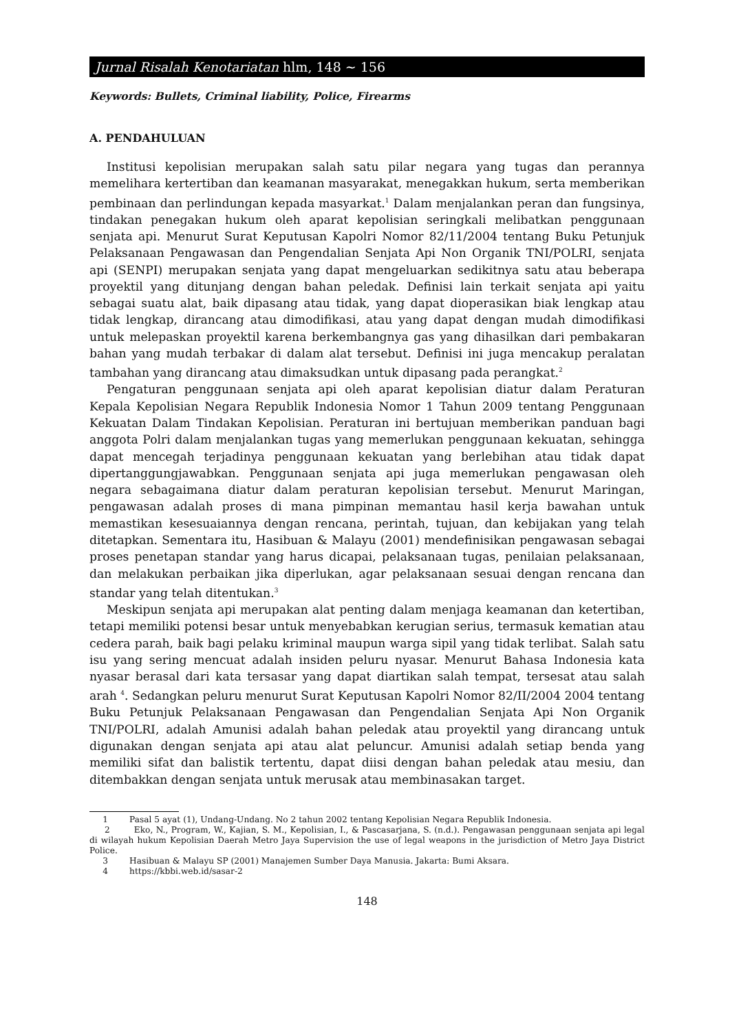Jurnal Risalah Kenotariatan hlm, 148 ~ 156
Keywords: Bullets, Criminal liability, Police, Firearms
A. PENDAHULUAN
Institusi kepolisian merupakan salah satu pilar negara yang tugas dan perannya memelihara kertertiban dan keamanan masyarakat, menegakkan hukum, serta memberikan pembinaan dan perlindungan kepada masyarkat.<sup>1</sup> Dalam menjalankan peran dan fungsinya, tindakan penegakan hukum oleh aparat kepolisian seringkali melibatkan penggunaan senjata api. Menurut Surat Keputusan Kapolri Nomor 82/11/2004 tentang Buku Petunjuk Pelaksanaan Pengawasan dan Pengendalian Senjata Api Non Organik TNI/POLRI, senjata api (SENPI) merupakan senjata yang dapat mengeluarkan sedikitnya satu atau beberapa proyektil yang ditunjang dengan bahan peledak. Definisi lain terkait senjata api yaitu sebagai suatu alat, baik dipasang atau tidak, yang dapat dioperasikan biak lengkap atau tidak lengkap, dirancang atau dimodifikasi, atau yang dapat dengan mudah dimodifikasi untuk melepaskan proyektil karena berkembangnya gas yang dihasilkan dari pembakaran bahan yang mudah terbakar di dalam alat tersebut. Definisi ini juga mencakup peralatan tambahan yang dirancang atau dimaksudkan untuk dipasang pada perangkat.<sup>2</sup>
Pengaturan penggunaan senjata api oleh aparat kepolisian diatur dalam Peraturan Kepala Kepolisian Negara Republik Indonesia Nomor 1 Tahun 2009 tentang Penggunaan Kekuatan Dalam Tindakan Kepolisian. Peraturan ini bertujuan memberikan panduan bagi anggota Polri dalam menjalankan tugas yang memerlukan penggunaan kekuatan, sehingga dapat mencegah terjadinya penggunaan kekuatan yang berlebihan atau tidak dapat dipertanggungjawabkan. Penggunaan senjata api juga memerlukan pengawasan oleh negara sebagaimana diatur dalam peraturan kepolisian tersebut. Menurut Maringan, pengawasan adalah proses di mana pimpinan memantau hasil kerja bawahan untuk memastikan kesesuaiannya dengan rencana, perintah, tujuan, dan kebijakan yang telah ditetapkan. Sementara itu, Hasibuan & Malayu (2001) mendefinisikan pengawasan sebagai proses penetapan standar yang harus dicapai, pelaksanaan tugas, penilaian pelaksanaan, dan melakukan perbaikan jika diperlukan, agar pelaksanaan sesuai dengan rencana dan standar yang telah ditentukan.<sup>3</sup>
Meskipun senjata api merupakan alat penting dalam menjaga keamanan dan ketertiban, tetapi memiliki potensi besar untuk menyebabkan kerugian serius, termasuk kematian atau cedera parah, baik bagi pelaku kriminal maupun warga sipil yang tidak terlibat. Salah satu isu yang sering mencuat adalah insiden peluru nyasar. Menurut Bahasa Indonesia kata nyasar berasal dari kata tersasar yang dapat diartikan salah tempat, tersesat atau salah arah <sup>4</sup>. Sedangkan peluru menurut Surat Keputusan Kapolri Nomor 82/II/2004 2004 tentang Buku Petunjuk Pelaksanaan Pengawasan dan Pengendalian Senjata Api Non Organik TNI/POLRI, adalah Amunisi adalah bahan peledak atau proyektil yang dirancang untuk digunakan dengan senjata api atau alat peluncur. Amunisi adalah setiap benda yang memiliki sifat dan balistik tertentu, dapat diisi dengan bahan peledak atau mesiu, dan ditembakkan dengan senjata untuk merusak atau membinasakan target.
1 Pasal 5 ayat (1), Undang-Undang. No 2 tahun 2002 tentang Kepolisian Negara Republik Indonesia.
2 Eko, N., Program, W., Kajian, S. M., Kepolisian, I., & Pascasarjana, S. (n.d.). Pengawasan penggunaan senjata api legal di wilayah hukum Kepolisian Daerah Metro Jaya Supervision the use of legal weapons in the jurisdiction of Metro Jaya District Police.
3 Hasibuan & Malayu SP (2001) Manajemen Sumber Daya Manusia. Jakarta: Bumi Aksara.
4 https://kbbi.web.id/sasar-2
148